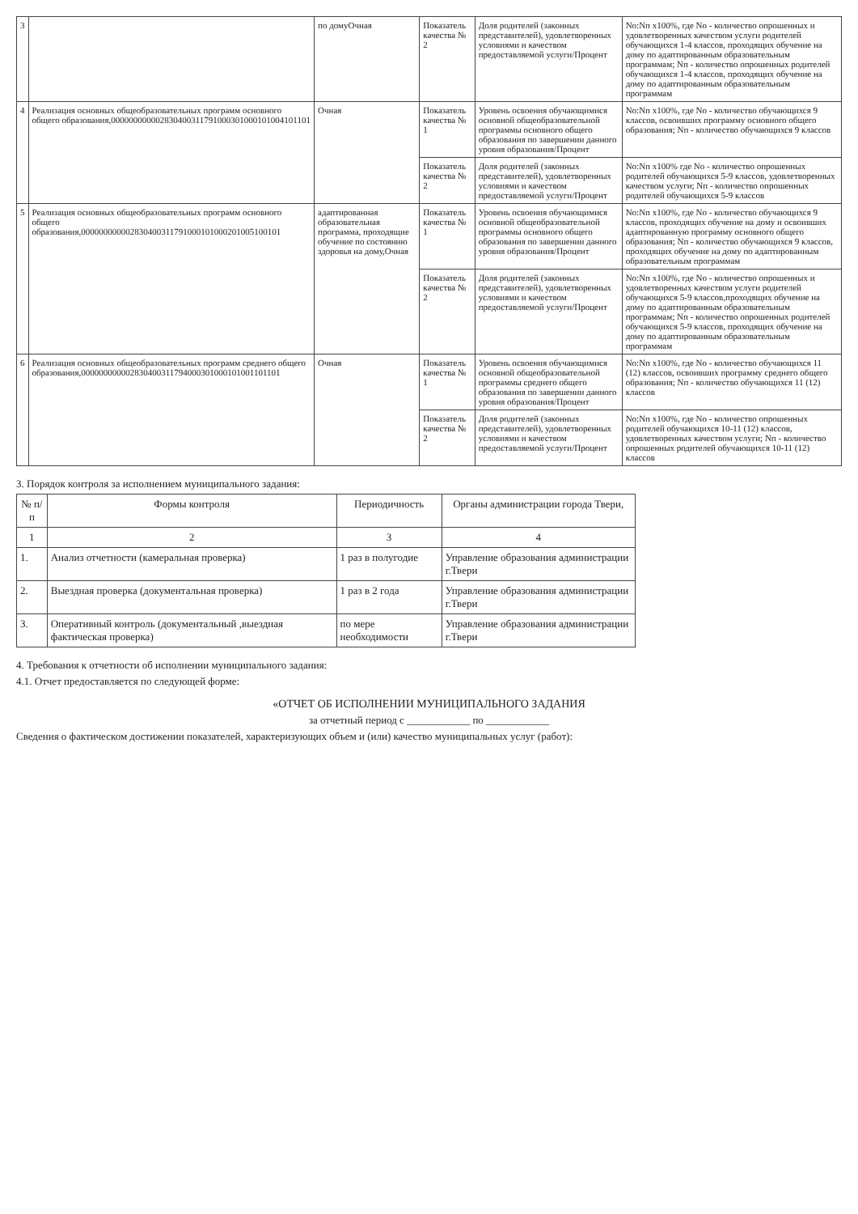| 3 | | по домуОчная | Показатель качества № 2 | Доля родителей (законных представителей), удовлетворенных условиями и качеством предоставляемой услуги/Процент | No:Nп x100%, где No - количество опрошенных и удовлетворенных качеством услуги родителей обучающихся 1-4 классов, проходящих обучение на дому по адаптированным образовательным программам; Nп - количество опрошенных родителей обучающихся 1-4 классов, проходящих обучение на дому по адаптированным образовательным программам |
| 4 | Реализация основных общеобразовательных программ основного общего образования,000000000002830400311791000301000101004101101 | Очная | Показатель качества № 1 | Уровень освоения обучающимися основной общеобразовательной программы основного общего образования по завершении данного уровня образования/Процент | No:Nп x100%, где No - количество обучающихся 9 классов, освоивших программу основного общего образования; Nп - количество обучающихся 9 классов |
| | | | Показатель качества № 2 | Доля родителей (законных представителей), удовлетворенных условиями и качеством предоставляемой услуги/Процент | No:Nп x100% где No - количество опрошенных родителей обучающихся 5-9 классов, удовлетворенных качеством услуги; Nп - количество опрошенных родителей обучающихся 5-9 классов |
| 5 | Реализация основных общеобразовательных программ основного общего образования,000000000002830400311791000101000201005100101 | адаптированная образовательная программа, проходящие обучение по состоянию здоровья на дому,Очная | Показатель качества № 1 | Уровень освоения обучающимися основной общеобразовательной программы основного общего образования по завершении данного уровня образования/Процент | No:Nп x100%, где No - количество обучающихся 9 классов, проходящих обучение на дому и освоивших адаптированную программу основного общего образования; Nп - количество обучающихся 9 классов, проходящих обучение на дому по адаптированным образовательным программам |
| | | | Показатель качества № 2 | Доля родителей (законных представителей), удовлетворенных условиями и качеством предоставляемой услуги/Процент | No:Nп x100%, где No - количество опрошенных и удовлетворенных качеством услуги родителей обучающихся 5-9 классов,проходящих обучение на дому по адаптированным образовательным программам; Nп - количество опрошенных родителей обучающихся 5-9 классов, проходящих обучение на дому по адаптированным образовательным программам |
| 6 | Реализация основных общеобразовательных программ среднего общего образования,000000000002830400311794000301000101001101101 | Очная | Показатель качества № 1 | Уровень освоения обучающимися основной общеобразовательной программы среднего общего образования по завершении данного уровня образования/Процент | No:Nп x100%, где No - количество обучающихся 11 (12) классов, освоивших программу среднего общего образования; Nп - количество обучающихся 11 (12) классов |
| | | | Показатель качества № 2 | Доля родителей (законных представителей), удовлетворенных условиями и качеством предоставляемой услуги/Процент | No:Nп x100%, где No - количество опрошенных родителей обучающихся 10-11 (12) классов, удовлетворенных качеством услуги; Nп - количество опрошенных родителей обучающихся 10-11 (12) классов |
3. Порядок контроля за исполнением муниципального задания:
| № п/п | Формы контроля | Периодичность | Органы администрации города Твери, |
| --- | --- | --- | --- |
| 1 | 2 | 3 | 4 |
| 1. | Анализ отчетности (камеральная проверка) | 1 раз в полугодие | Управление образования администрации г.Твери |
| 2. | Выездная проверка (документальная проверка) | 1 раз в 2 года | Управление образования администрации г.Твери |
| 3. | Оперативный контроль (документальный ,выездная фактическая проверка) | по мере необходимости | Управление образования администрации г.Твери |
4. Требования к отчетности об исполнении муниципального задания:
4.1. Отчет предоставляется по следующей форме:
«ОТЧЕТ ОБ ИСПОЛНЕНИИ МУНИЦИПАЛЬНОГО ЗАДАНИЯ
за отчетный период с ____________ по ____________
Сведения о фактическом достижении показателей, характеризующих объем и (или) качество муниципальных услуг (работ):